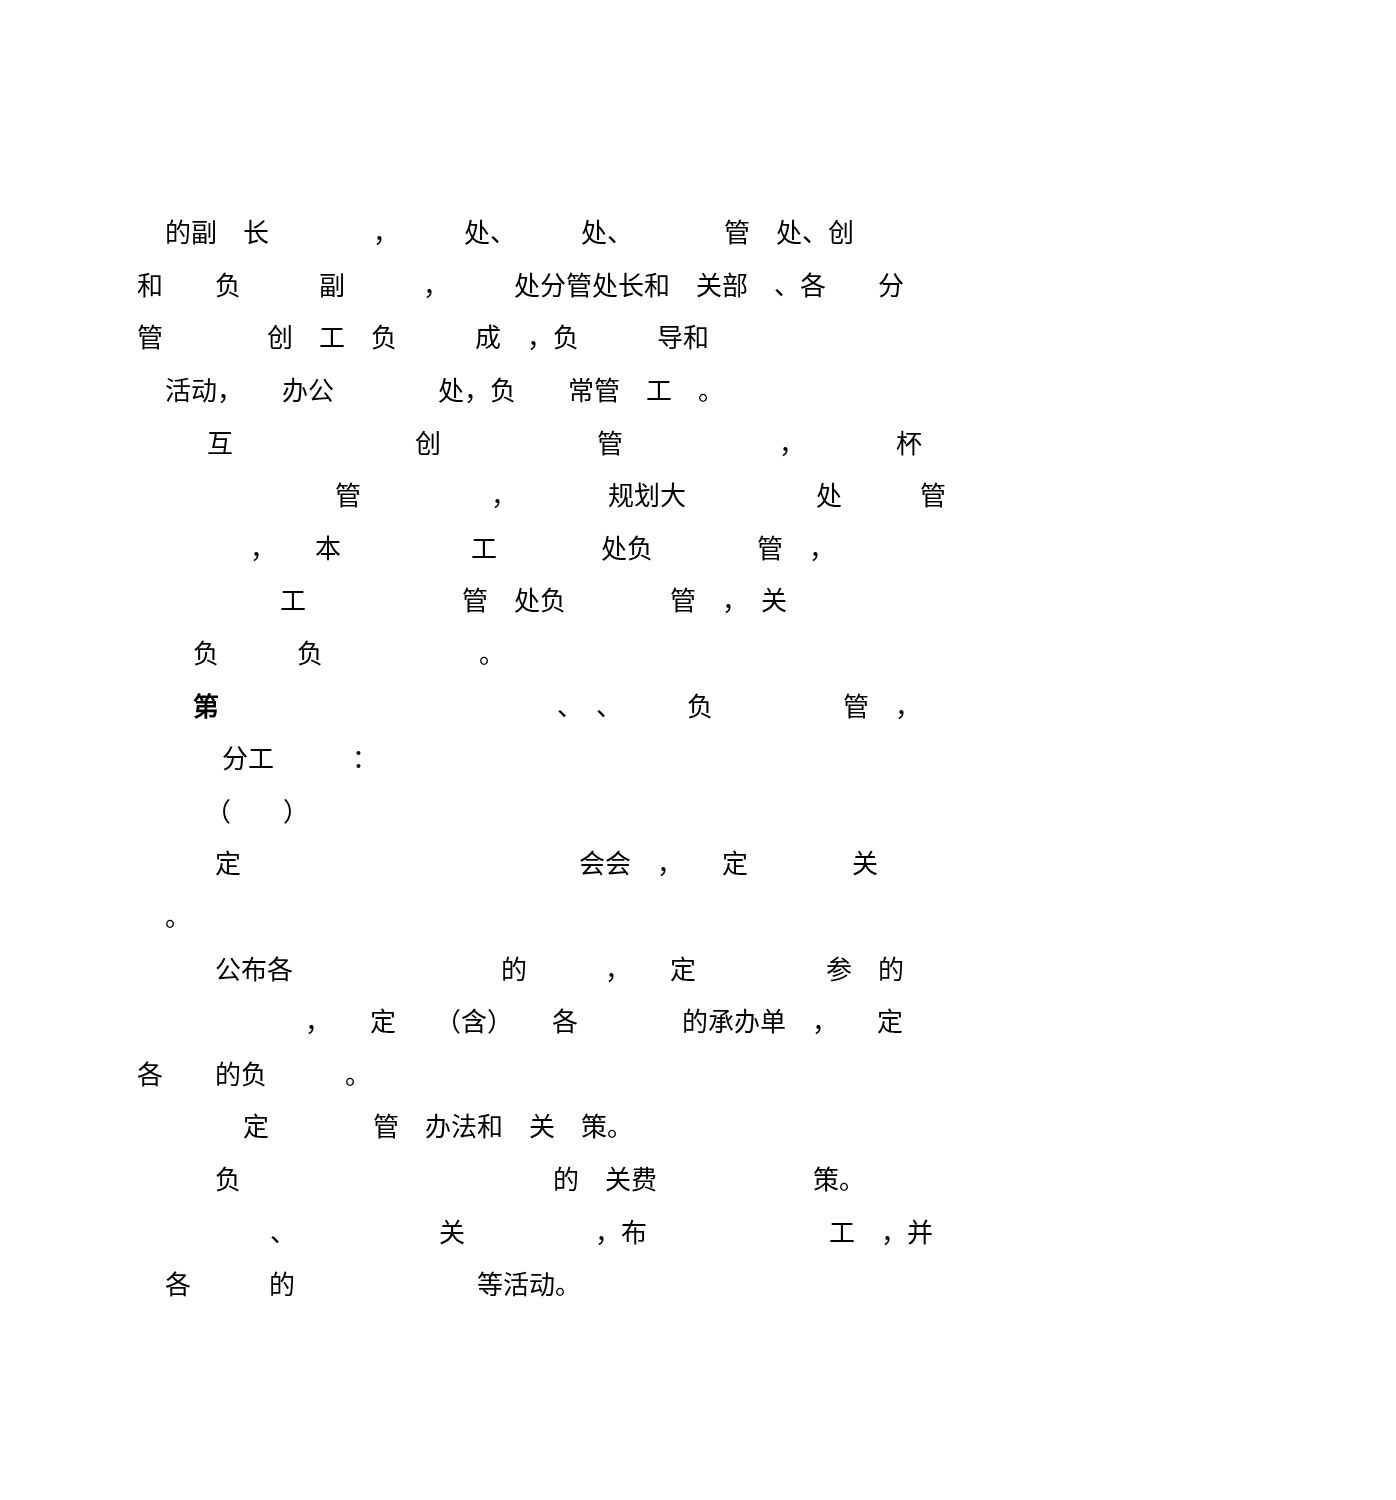的副　长　　　　，　　　处、　　　处、　　　　管　处、创
和　　负　　　副　　　，　　　处分管处长和　关部　、各　　分
管　　　　创　工　负　　　成　，负　　　导和
活动，　　办公　　　　处，负　　常管　工　。
互　　　　　　　创　　　　　　管　　　　　　，　　　　杯
管　　　　　，　　　　规划大　　　　　处　　　管
，　　本　　　　　工　　　　处负　　　　管　，
工　　　　　　管　处负　　　　管　，　关
负　　　负　　　　　　。
第　　　　　　　　　　　　　、　、　　　负　　　　　管　，
分工　　　：
（　　）
定　　　　　　　　　　　　　会会　，　　定　　　　关
。
公布各　　　　　　　　的　　　，　　定　　　　　参　的
，　　定　　（含）　　各　　　　的承办单　，　　定
各　　的负　　　。
定　　　　管　办法和　关　策。
负　　　　　　　　　　　　的　关费　　　　　　策。
、　　　　　　关　　　　　，布　　　　　　　工　，并
各　　　的　　　　　　　等活动。